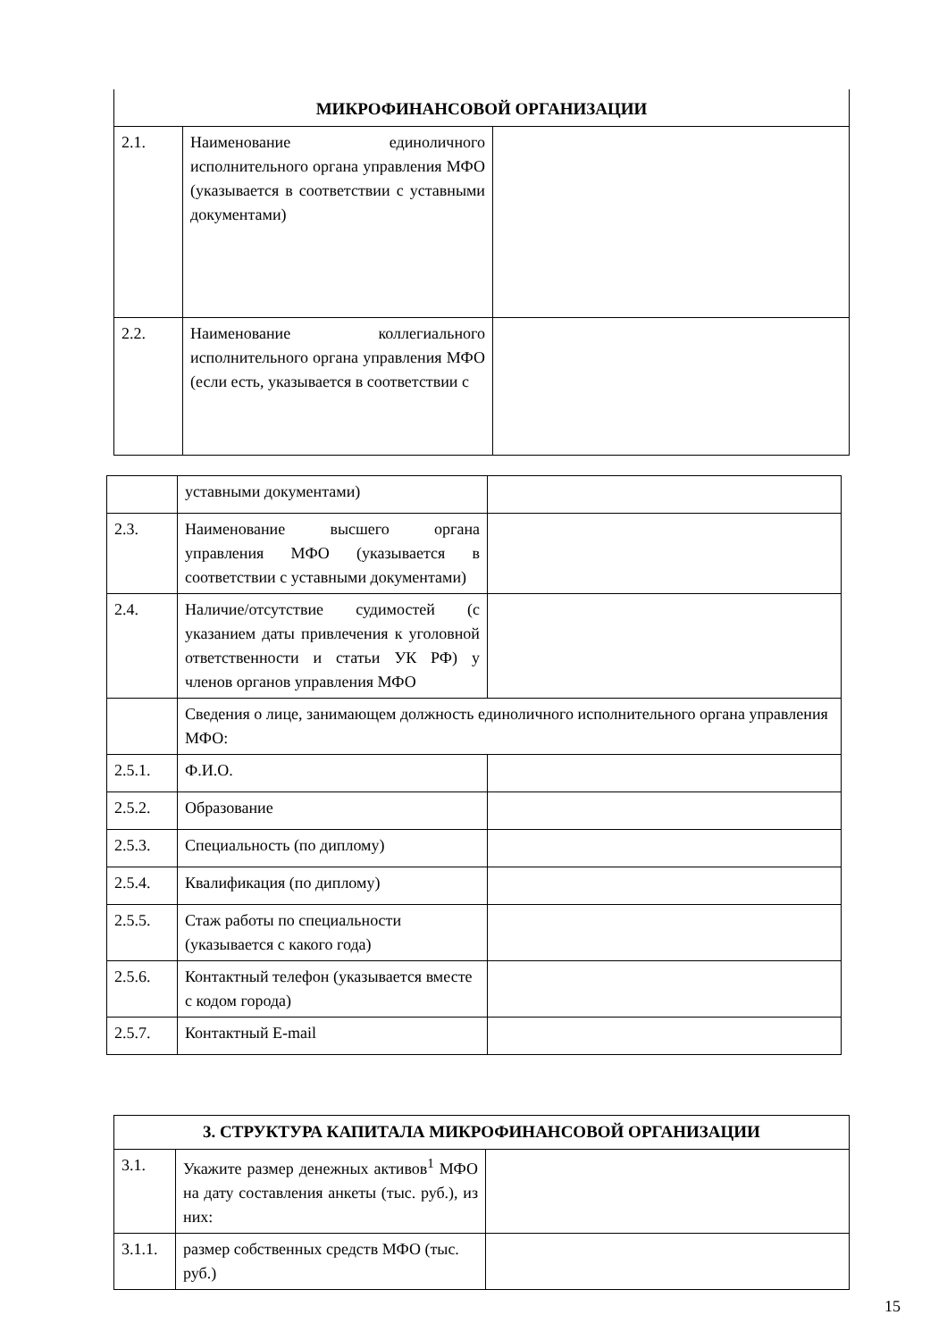| МИКРОФИНАНСОВОЙ ОРГАНИЗАЦИИ | | |
| --- | --- | --- |
| 2.1. | Наименование единоличного исполнительного органа управления МФО (указывается в соответствии с уставными документами) | |
| 2.2. | Наименование коллегиального исполнительного органа управления МФО (если есть, указывается в соответствии с | |
| | уставными документами) | |
| 2.3. | Наименование высшего органа управления МФО (указывается в соответствии с уставными документами) | |
| 2.4. | Наличие/отсутствие судимостей (с указанием даты привлечения к уголовной ответственности и статьи УК РФ) у членов органов управления МФО | |
| | Сведения о лице, занимающем должность единоличного исполнительного органа управления МФО: | |
| 2.5.1. | Ф.И.О. | |
| 2.5.2. | Образование | |
| 2.5.3. | Специальность (по диплому) | |
| 2.5.4. | Квалификация (по диплому) | |
| 2.5.5. | Стаж работы по специальности (указывается с какого года) | |
| 2.5.6. | Контактный телефон (указывается вместе с кодом города) | |
| 2.5.7. | Контактный E-mail | |
| 3. СТРУКТУРА КАПИТАЛА МИКРОФИНАНСОВОЙ ОРГАНИЗАЦИИ | | |
| --- | --- | --- |
| 3.1. | Укажите размер денежных активов<sup>1</sup> МФО на дату составления анкеты (тыс. руб.), из них: | |
| 3.1.1. | размер собственных средств МФО (тыс. руб.) | |
15